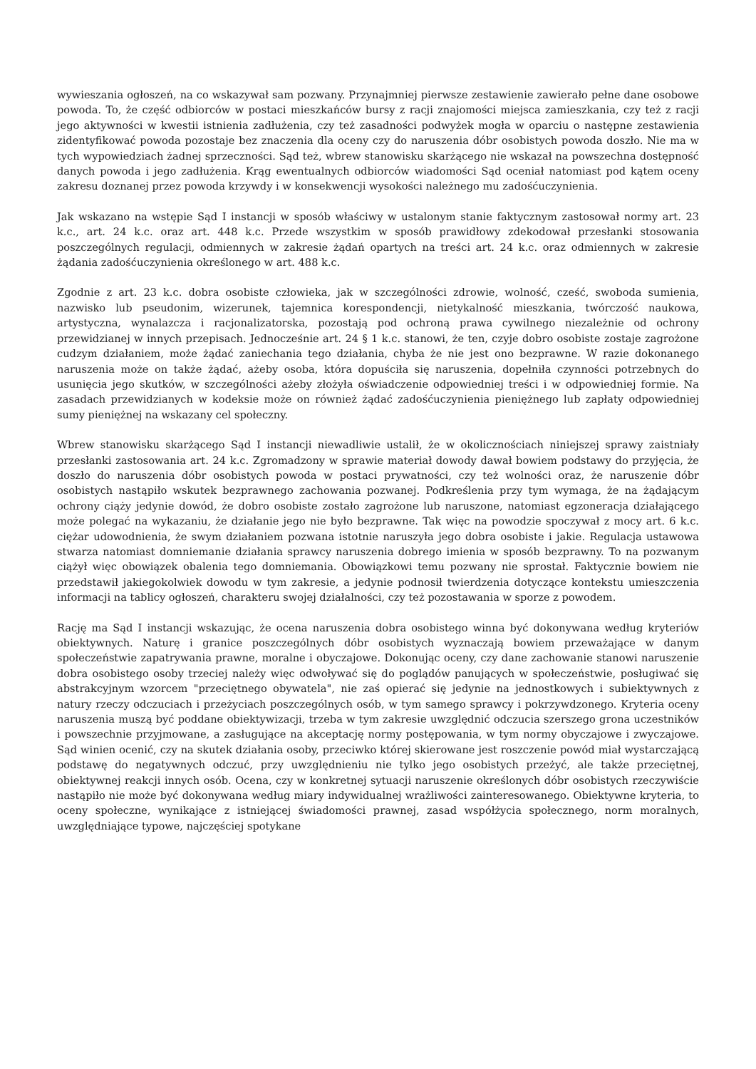wywieszania ogłoszeń, na co wskazywał sam pozwany. Przynajmniej pierwsze zestawienie zawierało pełne dane osobowe powoda. To, że część odbiorców w postaci mieszkańców bursy z racji znajomości miejsca zamieszkania, czy też z racji jego aktywności w kwestii istnienia zadłużenia, czy też zasadności podwyżek mogła w oparciu o następne zestawienia zidentyfikować powoda pozostaje bez znaczenia dla oceny czy do naruszenia dóbr osobistych powoda doszło. Nie ma w tych wypowiedziach żadnej sprzeczności. Sąd też, wbrew stanowisku skarżącego nie wskazał na powszechna dostępność danych powoda i jego zadłużenia. Krąg ewentualnych odbiorców wiadomości Sąd oceniał natomiast pod kątem oceny zakresu doznanej przez powoda krzywdy i w konsekwencji wysokości należnego mu zadośćuczynienia.
Jak wskazano na wstępie Sąd I instancji w sposób właściwy w ustalonym stanie faktycznym zastosował normy art. 23 k.c., art. 24 k.c. oraz art. 448 k.c. Przede wszystkim w sposób prawidłowy zdekodował przesłanki stosowania poszczególnych regulacji, odmiennych w zakresie żądań opartych na treści art. 24 k.c. oraz odmiennych w zakresie żądania zadośćuczynienia określonego w art. 488 k.c.
Zgodnie z art. 23 k.c. dobra osobiste człowieka, jak w szczególności zdrowie, wolność, cześć, swoboda sumienia, nazwisko lub pseudonim, wizerunek, tajemnica korespondencji, nietykalność mieszkania, twórczość naukowa, artystyczna, wynalazcza i racjonalizatorska, pozostają pod ochroną prawa cywilnego niezależnie od ochrony przewidzianej w innych przepisach. Jednocześnie art. 24 § 1 k.c. stanowi, że ten, czyje dobro osobiste zostaje zagrożone cudzym działaniem, może żądać zaniechania tego działania, chyba że nie jest ono bezprawne. W razie dokonanego naruszenia może on także żądać, ażeby osoba, która dopuściła się naruszenia, dopełniła czynności potrzebnych do usunięcia jego skutków, w szczególności ażeby złożyła oświadczenie odpowiedniej treści i w odpowiedniej formie. Na zasadach przewidzianych w kodeksie może on również żądać zadośćuczynienia pieniężnego lub zapłaty odpowiedniej sumy pieniężnej na wskazany cel społeczny.
Wbrew stanowisku skarżącego Sąd I instancji niewadliwie ustalił, że w okolicznościach niniejszej sprawy zaistniały przesłanki zastosowania art. 24 k.c. Zgromadzony w sprawie materiał dowody dawał bowiem podstawy do przyjęcia, że doszło do naruszenia dóbr osobistych powoda w postaci prywatności, czy też wolności oraz, że naruszenie dóbr osobistych nastąpiło wskutek bezprawnego zachowania pozwanej. Podkreślenia przy tym wymaga, że na żądającym ochrony ciąży jedynie dowód, że dobro osobiste zostało zagrożone lub naruszone, natomiast egzoneracja działającego może polegać na wykazaniu, że działanie jego nie było bezprawne. Tak więc na powodzie spoczywał z mocy art. 6 k.c. ciężar udowodnienia, że swym działaniem pozwana istotnie naruszyła jego dobra osobiste i jakie. Regulacja ustawowa stwarza natomiast domniemanie działania sprawcy naruszenia dobrego imienia w sposób bezprawny. To na pozwanym ciążył więc obowiązek obalenia tego domniemania. Obowiązkowi temu pozwany nie sprostał. Faktycznie bowiem nie przedstawił jakiegokolwiek dowodu w tym zakresie, a jedynie podnosił twierdzenia dotyczące kontekstu umieszczenia informacji na tablicy ogłoszeń, charakteru swojej działalności, czy też pozostawania w sporze z powodem.
Rację ma Sąd I instancji wskazując, że ocena naruszenia dobra osobistego winna być dokonywana według kryteriów obiektywnych. Naturę i granice poszczególnych dóbr osobistych wyznaczają bowiem przeważające w danym społeczeństwie zapatrywania prawne, moralne i obyczajowe. Dokonując oceny, czy dane zachowanie stanowi naruszenie dobra osobistego osoby trzeciej należy więc odwoływać się do poglądów panujących w społeczeństwie, posługiwać się abstrakcyjnym wzorcem "przeciętnego obywatela", nie zaś opierać się jedynie na jednostkowych i subiektywnych z natury rzeczy odczuciach i przeżyciach poszczególnych osób, w tym samego sprawcy i pokrzywdzonego. Kryteria oceny naruszenia muszą być poddane obiektywizacji, trzeba w tym zakresie uwzględnić odczucia szerszego grona uczestników i powszechnie przyjmowane, a zasługujące na akceptację normy postępowania, w tym normy obyczajowe i zwyczajowe. Sąd winien ocenić, czy na skutek działania osoby, przeciwko której skierowane jest roszczenie powód miał wystarczającą podstawę do negatywnych odczuć, przy uwzględnieniu nie tylko jego osobistych przeżyć, ale także przeciętnej, obiektywnej reakcji innych osób. Ocena, czy w konkretnej sytuacji naruszenie określonych dóbr osobistych rzeczywiście nastąpiło nie może być dokonywana według miary indywidualnej wrażliwości zainteresowanego. Obiektywne kryteria, to oceny społeczne, wynikające z istniejącej świadomości prawnej, zasad współżycia społecznego, norm moralnych, uwzględniające typowe, najczęściej spotykane